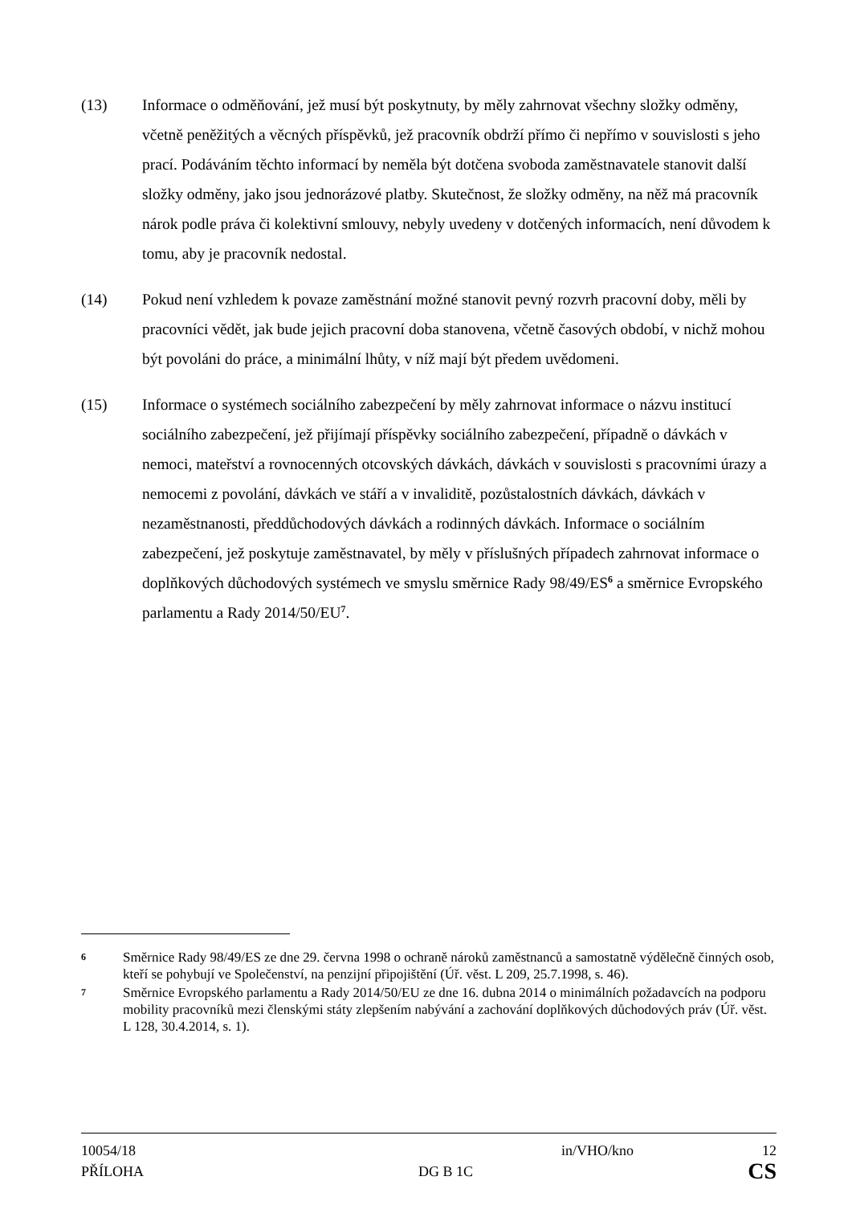(13) Informace o odměňování, jež musí být poskytnuty, by měly zahrnovat všechny složky odměny, včetně peněžitých a věcných příspěvků, jež pracovník obdrží přímo či nepřímo v souvislosti s jeho prací. Podáváním těchto informací by neměla být dotčena svoboda zaměstnavatele stanovit další složky odměny, jako jsou jednorázové platby. Skutečnost, že složky odměny, na něž má pracovník nárok podle práva či kolektivní smlouvy, nebyly uvedeny v dotčených informacích, není důvodem k tomu, aby je pracovník nedostal.
(14) Pokud není vzhledem k povaze zaměstnání možné stanovit pevný rozvrh pracovní doby, měli by pracovníci vědět, jak bude jejich pracovní doba stanovena, včetně časových období, v nichž mohou být povoláni do práce, a minimální lhůty, v níž mají být předem uvědomeni.
(15) Informace o systémech sociálního zabezpečení by měly zahrnovat informace o názvu institucí sociálního zabezpečení, jež přijímají příspěvky sociálního zabezpečení, případně o dávkách v nemoci, mateřství a rovnocenných otcovských dávkách, dávkách v souvislosti s pracovními úrazy a nemocemi z povolání, dávkách ve stáří a v invaliditě, pozůstalostních dávkách, dávkách v nezaměstnanosti, předdůchodových dávkách a rodinných dávkách. Informace o sociálním zabezpečení, jež poskytuje zaměstnavatel, by měly v příslušných případech zahrnovat informace o doplňkových důchodových systémech ve smyslu směrnice Rady 98/49/ES<sup>6</sup> a směrnice Evropského parlamentu a Rady 2014/50/EU<sup>7</sup>.
6
Směrnice Rady 98/49/ES ze dne 29. června 1998 o ochraně nároků zaměstnanců a samostatně výdělečně činných osob, kteří se pohybují ve Společenství, na penzijní připojištění (Úř. věst. L 209, 25.7.1998, s. 46).
7
Směrnice Evropského parlamentu a Rady 2014/50/EU ze dne 16. dubna 2014 o minimálních požadavcích na podporu mobility pracovníků mezi členskými státy zlepšením nabývání a zachování doplňkových důchodových práv (Úř. věst. L 128, 30.4.2014, s. 1).
10054/18 in/VHO/kno 12
PŘÍLOHA DG B 1C CS